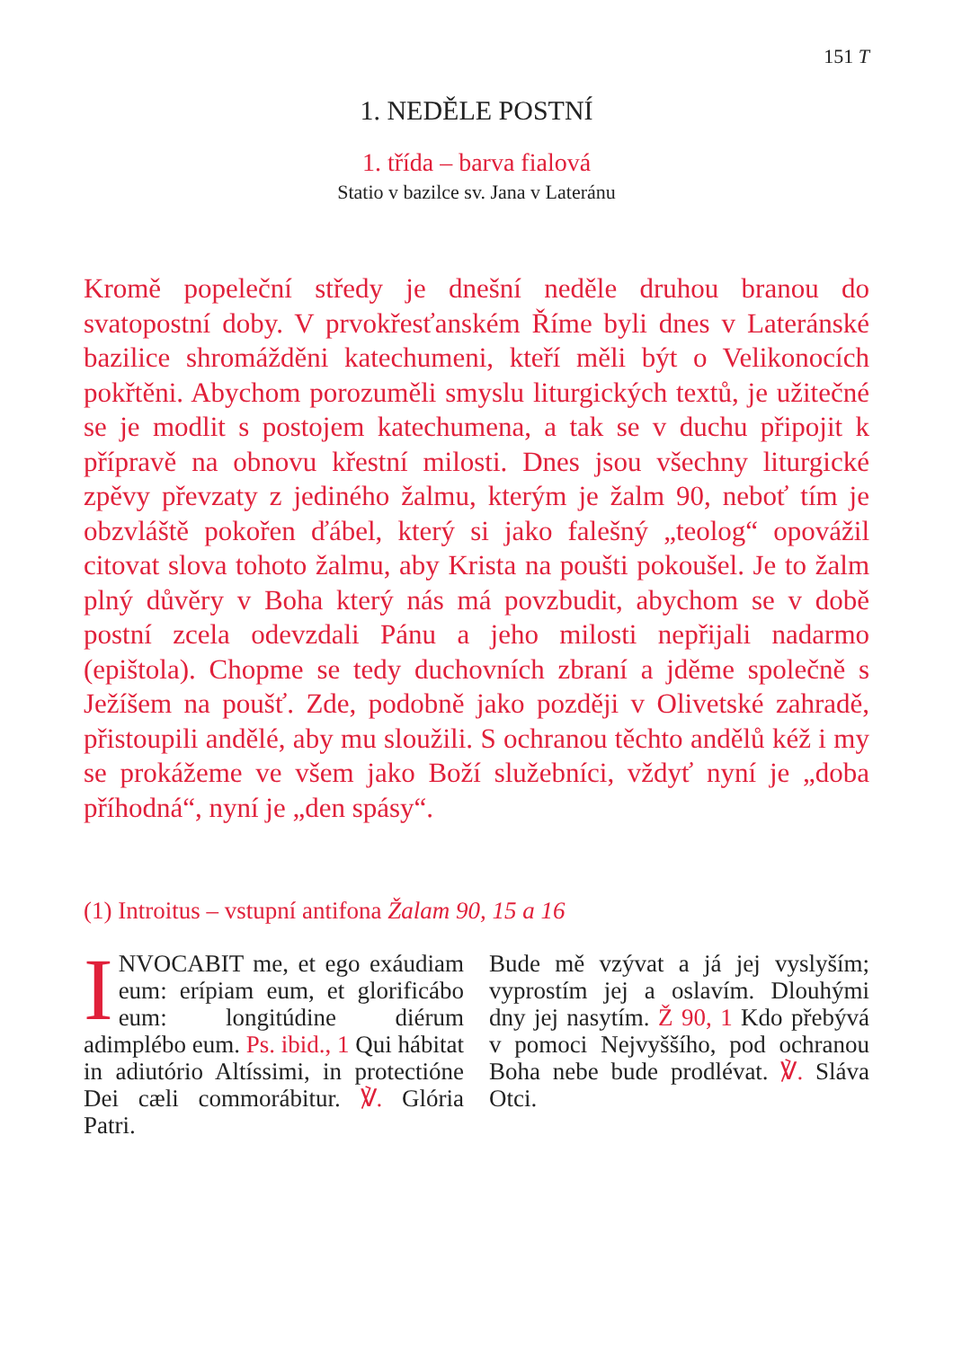151 T
1. NEDĚLE POSTNÍ
1. třída – barva fialová
Statio v bazilce sv. Jana v Lateránu
Kromě popeleční středy je dnešní neděle druhou branou do svatopostní doby. V prvokřesťanském Říme byli dnes v Lateránské bazilice shromážděni katechumeni, kteří měli být o Velikonocích pokřtěni. Abychom porozuměli smyslu liturgických textů, je užitečné se je modlit s postojem katechumena, a tak se v duchu připojit k přípravě na obnovu křestní milosti. Dnes jsou všechny liturgické zpěvy převzaty z jediného žalmu, kterým je žalm 90, neboť tím je obzvláště pokořen ďábel, který si jako falešný „teolog“ opovážil citovat slova tohoto žalmu, aby Krista na poušti pokoušel. Je to žalm plný důvěry v Boha který nás má povzbudit, abychom se v době postní zcela odevzdali Pánu a jeho milosti nepřijali nadarmo (epištola). Chopme se tedy duchovních zbraní a jděme společně s Ježíšem na poušť. Zde, podobně jako později v Olivetské zahradě, přistoupili andělé, aby mu sloužili. S ochranou těchto andělů kéž i my se prokážeme ve všem jako Boží služebníci, vždyť nyní je „doba příhodná“, nyní je „den spásy“.
(1) Introitus – vstupní antifona Žalam 90, 15 a 16
INVOCABIT me, et ego exáudiam eum: erípiam eum, et glorificábo eum: longitúdine diérum adimplébo eum. Ps. ibid., 1 Qui hábitat in adiutório Altíssimi, in protectióne Dei cæli commorábitur. ℣. Glória Patri.
Bude mě vzývat a já jej vyslyším; vyprostím jej a oslavím. Dlouhými dny jej nasytím. Ž 90, 1 Kdo přebývá v pomoci Nejvyššího, pod ochranou Boha nebe bude prodlévat. ℣. Sláva Otci.